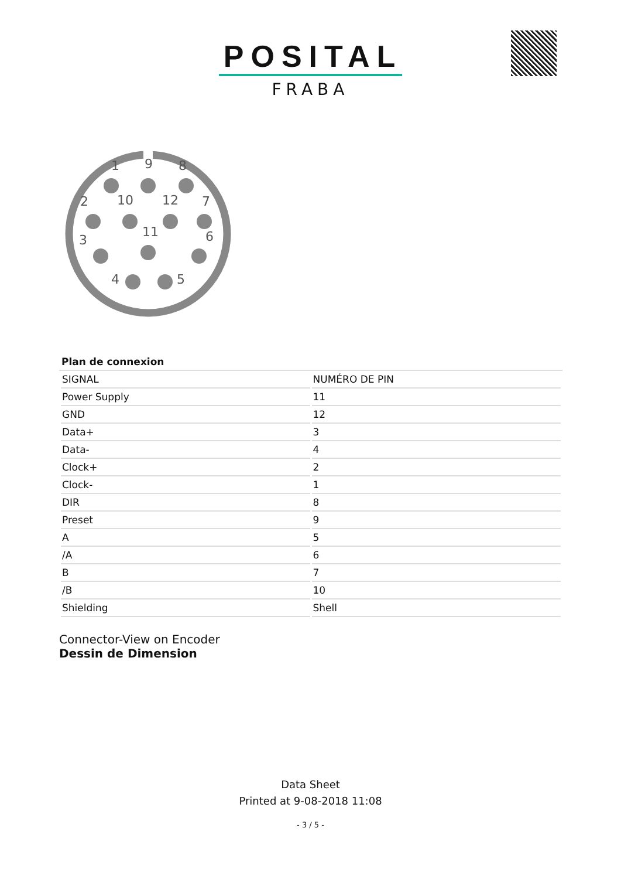POSITAL
FRABA
1
9
8
2
10
12
7
11
3
6
4
5
Plan de connexion
| SIGNAL | NUMÉRO DE PIN |
| --- | --- |
| Power Supply | 11 |
| GND | 12 |
| Data+ | 3 |
| Data- | 4 |
| Clock+ | 2 |
| Clock- | 1 |
| DIR | 8 |
| Preset | 9 |
| A | 5 |
| /A | 6 |
| B | 7 |
| /B | 10 |
| Shielding | Shell |
Connector-View on Encoder
Dessin de Dimension
Data Sheet
Printed at 9-08-2018 11:08
- 3 / 5 -